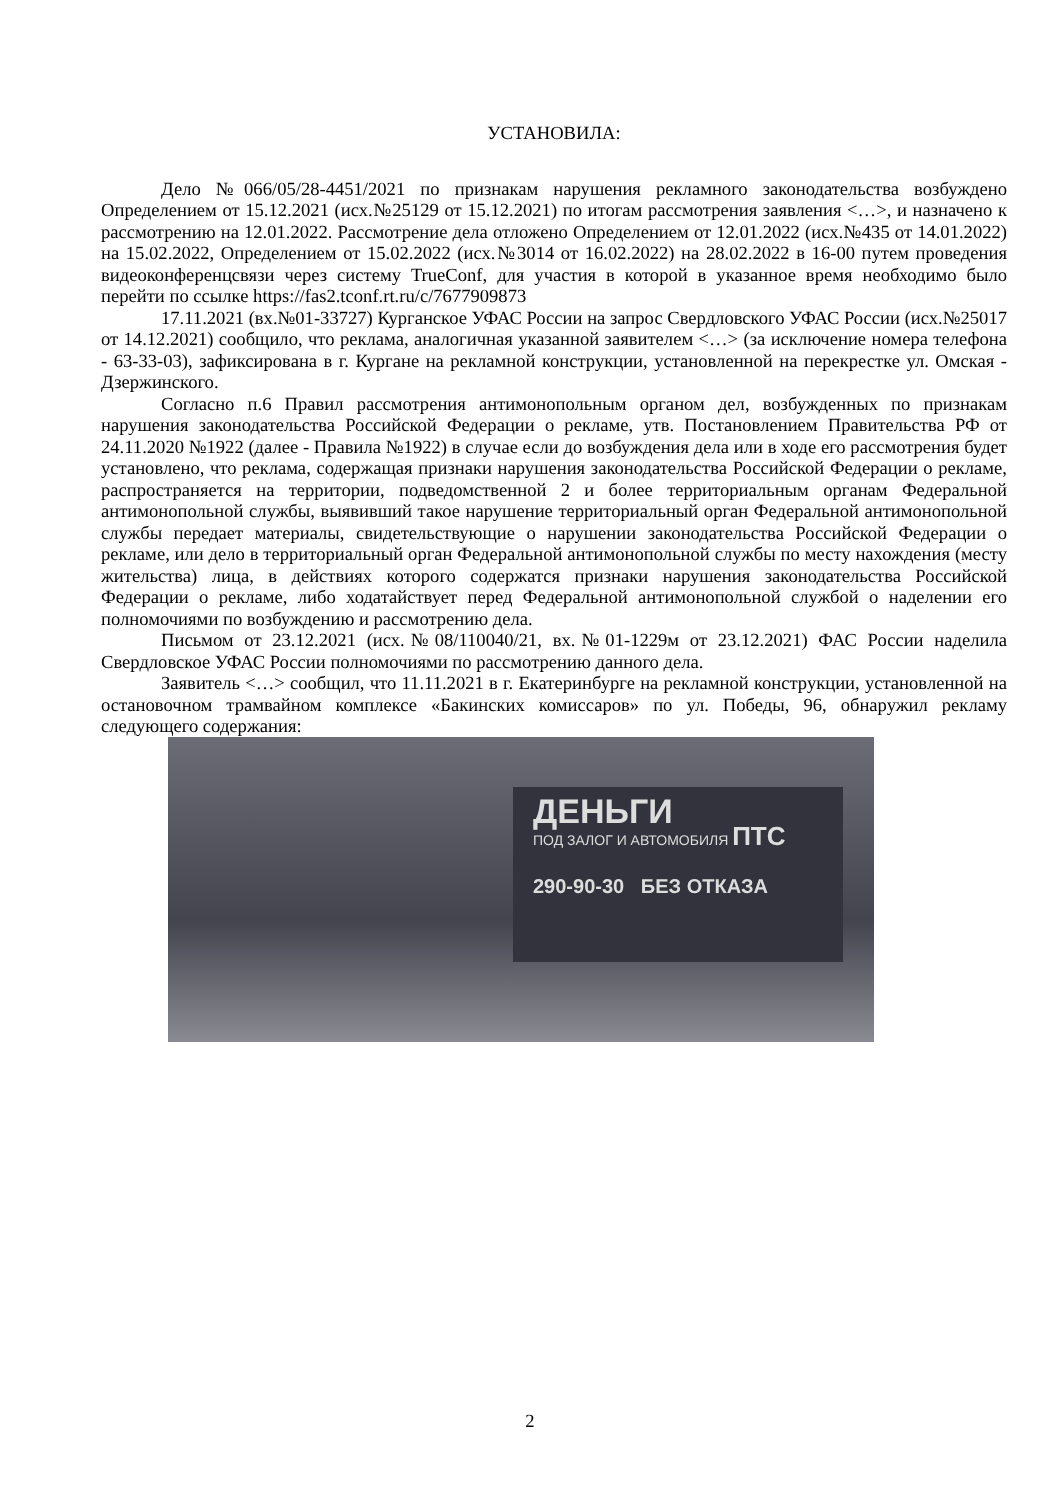УСТАНОВИЛА:
Дело №066/05/28-4451/2021 по признакам нарушения рекламного законодательства возбуждено Определением от 15.12.2021 (исх.№25129 от 15.12.2021) по итогам рассмотрения заявления <…>, и назначено к рассмотрению на 12.01.2022. Рассмотрение дела отложено Определением от 12.01.2022 (исх.№435 от 14.01.2022) на 15.02.2022, Определением от 15.02.2022 (исх.№3014 от 16.02.2022) на 28.02.2022 в 16-00 путем проведения видеоконференцсвязи через систему TrueConf, для участия в которой в указанное время необходимо было перейти по ссылке https://fas2.tconf.rt.ru/c/7677909873
17.11.2021 (вх.№01-33727) Курганское УФАС России на запрос Свердловского УФАС России (исх.№25017 от 14.12.2021) сообщило, что реклама, аналогичная указанной заявителем <…> (за исключение номера телефона - 63-33-03), зафиксирована в г. Кургане на рекламной конструкции, установленной на перекрестке ул. Омская - Дзержинского.
Согласно п.6 Правил рассмотрения антимонопольным органом дел, возбужденных по признакам нарушения законодательства Российской Федерации о рекламе, утв. Постановлением Правительства РФ от 24.11.2020 №1922 (далее - Правила №1922) в случае если до возбуждения дела или в ходе его рассмотрения будет установлено, что реклама, содержащая признаки нарушения законодательства Российской Федерации о рекламе, распространяется на территории, подведомственной 2 и более территориальным органам Федеральной антимонопольной службы, выявивший такое нарушение территориальный орган Федеральной антимонопольной службы передает материалы, свидетельствующие о нарушении законодательства Российской Федерации о рекламе, или дело в территориальный орган Федеральной антимонопольной службы по месту нахождения (месту жительства) лица, в действиях которого содержатся признаки нарушения законодательства Российской Федерации о рекламе, либо ходатайствует перед Федеральной антимонопольной службой о наделении его полномочиями по возбуждению и рассмотрению дела.
Письмом от 23.12.2021 (исх.№08/110040/21, вх.№01-1229м от 23.12.2021) ФАС России наделила Свердловское УФАС России полномочиями по рассмотрению данного дела.
Заявитель <…> сообщил, что 11.11.2021 в г. Екатеринбурге на рекламной конструкции, установленной на остановочном трамвайном комплексе «Бакинских комиссаров» по ул. Победы, 96, обнаружил рекламу следующего содержания:
ДЕНЬГИ
ПОД ЗАЛОГ И АВТОМОБИЛЯ ПТС
290-90-30 БЕЗ ОТКАЗА
2